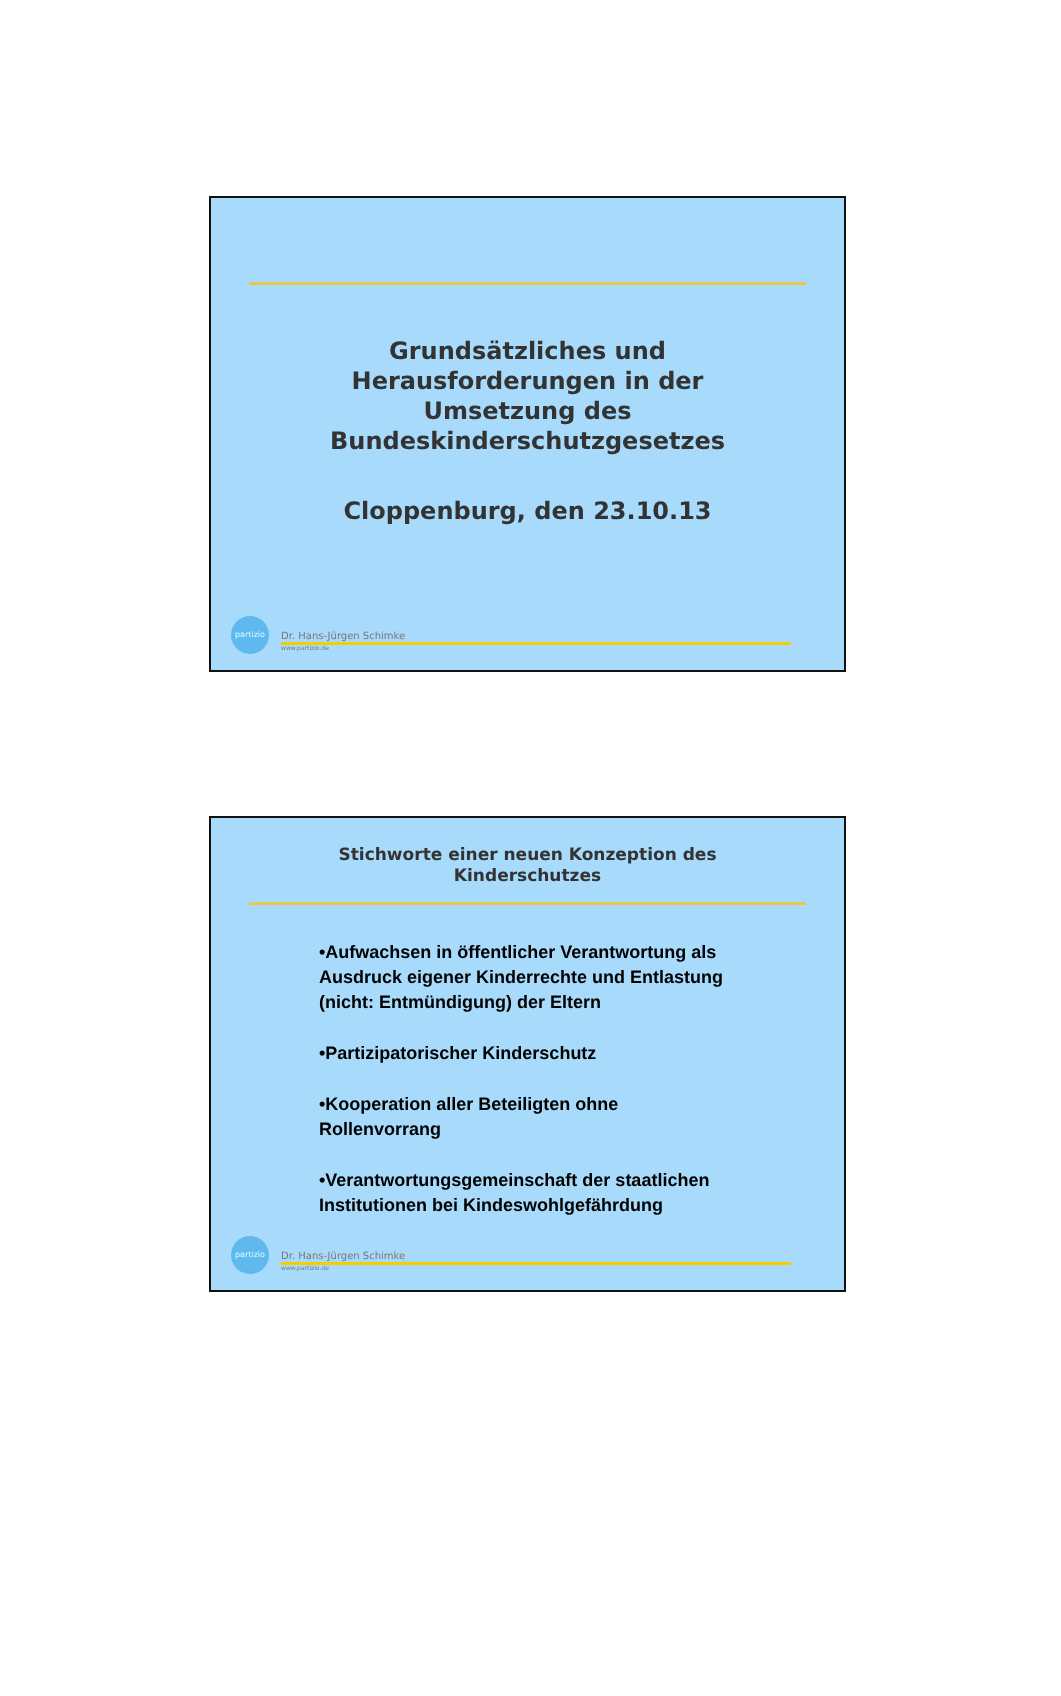Grundsätzliches und
Herausforderungen in der
Umsetzung des
Bundeskinderschutzgesetzes
Cloppenburg, den 23.10.13
partizio
Dr. Hans-Jürgen Schimke
www.partizio.de
Stichworte einer neuen Konzeption des
Kinderschutzes
•Aufwachsen in öffentlicher Verantwortung als Ausdruck eigener Kinderrechte und Entlastung (nicht: Entmündigung) der Eltern
•Partizipatorischer Kinderschutz
•Kooperation aller Beteiligten ohne Rollenvorrang
•Verantwortungsgemeinschaft der staatlichen Institutionen bei Kindeswohlgefährdung
partizio
Dr. Hans-Jürgen Schimke
www.partizio.de